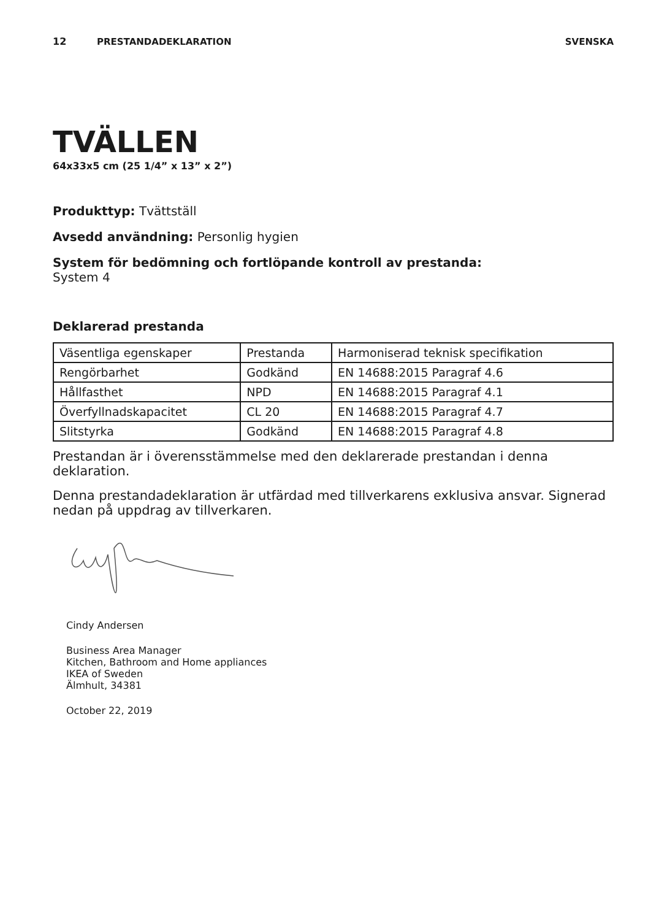12 PRESTANDADEKLARATION SVENSKA
TVÄLLEN
64x33x5 cm (25 1/4” x 13” x 2”)
Produkttyp: Tvättställ
Avsedd användning: Personlig hygien
System för bedömning och fortlöpande kontroll av prestanda:
System 4
Deklarerad prestanda
| Väsentliga egenskaper | Prestanda | Harmoniserad teknisk specifikation |
| Rengörbarhet | Godkänd | EN 14688:2015 Paragraf 4.6 |
| Hållfasthet | NPD | EN 14688:2015 Paragraf 4.1 |
| Överfyllnadskapacitet | CL 20 | EN 14688:2015 Paragraf 4.7 |
| Slitstyrka | Godkänd | EN 14688:2015 Paragraf 4.8 |
Prestandan är i överensstämmelse med den deklarerade prestandan i denna deklaration.
Denna prestandadeklaration är utfärdad med tillverkarens exklusiva ansvar. Signerad nedan på uppdrag av tillverkaren.
Cindy Andersen
Business Area Manager
Kitchen, Bathroom and Home appliances
IKEA of Sweden
Älmhult, 34381
October 22, 2019